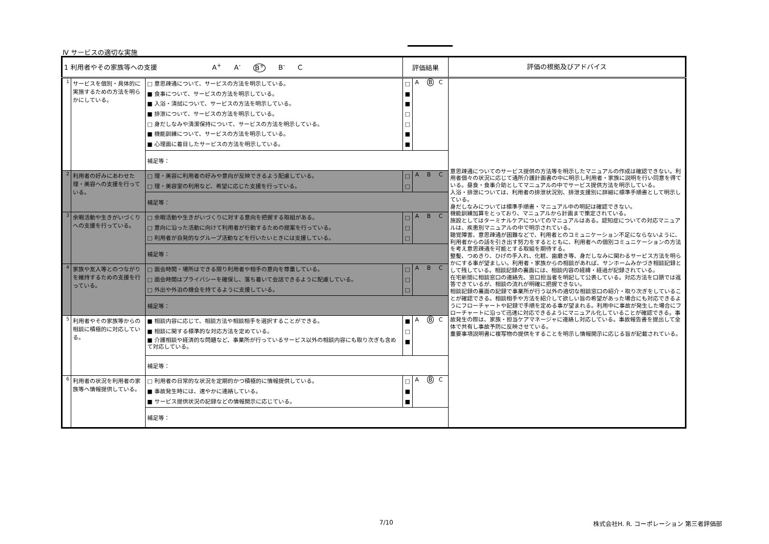Ⅳ サービスの適切な実施
| 1 利用者やその家族等への支援 A<sup>+</sup> A<sup>-</sup> B<sup>+</sup> B<sup>-</sup> C | | | 評価結果 | | 評価の根拠及びアドバイス |
| 1 | サービスを個別・具体的に実施するための方法を明らかにしている。 | □ 意思疎通について、サービスの方法を明示している。 ■ 食事について、サービスの方法を明示している。 ■ 入浴・清拭について、サービスの方法を明示している。 ■ 排泄について、サービスの方法を明示している。 □ 身だしなみや清潔保持について、サービスの方法を明示している。 ■ 機能訓練について、サービスの方法を明示している。 ■ 心理面に着目したサービスの方法を明示している。 | □ ■ ■ □ □ ■ ■ | A B C | 意思疎通についてのサービス提供の方法等を明示したマニュアルの作成は確認できない。利用者個々の状況に応じて通所介護計画書の中に明示し利用者・家族に説明を行い同意を得ている。昼食・食事介助としてマニュアルの中でサービス提供方法を明示している。 入浴・排泄については、利用者の排泄状況別、排泄支援別に詳細に標準手順書として明示している。 身だしなみについては標準手順書・マニュアル中の明記は確認できない。 機能訓練加算をとっており、マニュアルから計画まで策定されている。 施設としてはターミナルケアについてのマニュアルはある。認知症についての対応マニュアルは、疾患別マニュアルの中で明示されている。 聴覚障害、意思疎通が困難などで、利用者とのコミュニケーション不足にならないように、利用者からの話を引き出す努力をするとともに、利用者への個別コミュニケーションの方法を考え意思疎通を可能とする取組を期待する。 整髪、つめきり、ひげの手入れ、化粧、歯磨き等、身だしなみに関わるサービス方法を明らかにする事が望ましい。利用者・家族からの相談があれば、サンホームみかづき相談記録として残している。相談記録の裏面には、相談内容の経緯・経過が記録されている。 在宅新聞に相談窓口の連絡先、窓口担当者を明記して公表している。対応方法を口頭では返答できているが、相談の流れが明確に把握できない。 相談記録の裏面の記録で事業所が行う以外の適切な相談窓口の紹介・取り次ぎをしていることが確認できる。相談相手や方法を紹介して欲しい旨の希望があった場合にも対応できるようにフローチャートや記録で手順を定める事が望まれる。利用中に事故が発生した場合にフローチャートに沿って迅速に対応できるようにマニュアル化していることが確認できる。事故発生の際は、家族・担当ケアマネージャに連絡し対応している。事故報告書を提出して全体で共有し事故予防に反映させている。 重要事項説明書に複写物の提供をすることを明示し情報開示に応じる旨が記載されている。 |
| | | 補足等： | | | |
| 2 | 利用者の好みにあわせた理・美容への支援を行っている。 | □ 理・美容に利用者の好みや意向が反映できるよう配慮している。 □ 理・美容室の利用など、希望に応じた支援を行っている。 | □ □ | A B C | |
| | | 補足等： | | | |
| 3 | 余暇活動や生きがいづくりへの支援を行っている。 | □ 余暇活動や生きがいづくりに対する意向を把握する取組がある。 □ 意向に沿った活動に向けて利用者が行動するための提案を行っている。 □ 利用者が自発的なグループ活動などを行いたいときには支援している。 | □ □ □ | A B C | |
| | | 補足等： | | | |
| 4 | 家族や友人等とのつながりを維持するための支援を行っている。 | □ 面会時間・場所はできる限り利用者や相手の意向を尊重している。 □ 面会時間はプライバシーを確保し、落ち着いて会話できるように配慮している。 □ 外出や外泊の機会を持てるように支援している。 | □ □ □ | A B C | |
| | | 補足等： | | | |
| 5 | 利用者やその家族等からの相談に積極的に対応している。 | ■ 相談内容に応じて、相談方法や相談相手を選択することができる。 ■ 相談に関する標準的な対応方法を定めている。 ■ 介護相談や経済的な問題など、事業所が行っているサービス以外の相談内容にも取り次ぎも含めて対応している。 | ■ □ ■ | A B C | |
| | | 補足等： | | | |
| 6 | 利用者の状況を利用者の家族等へ情報提供している。 | □ 利用者の日常的な状況を定期的かつ積極的に情報提供している。 ■ 事故発生時には、速やかに連絡している。 ■ サービス提供状況の記録などの情報開示に応じている。 | □ ■ ■ | A B C | |
| | | 補足等： | | | |
7/10
株式会社H. R. コーポレーション 第三者評価部